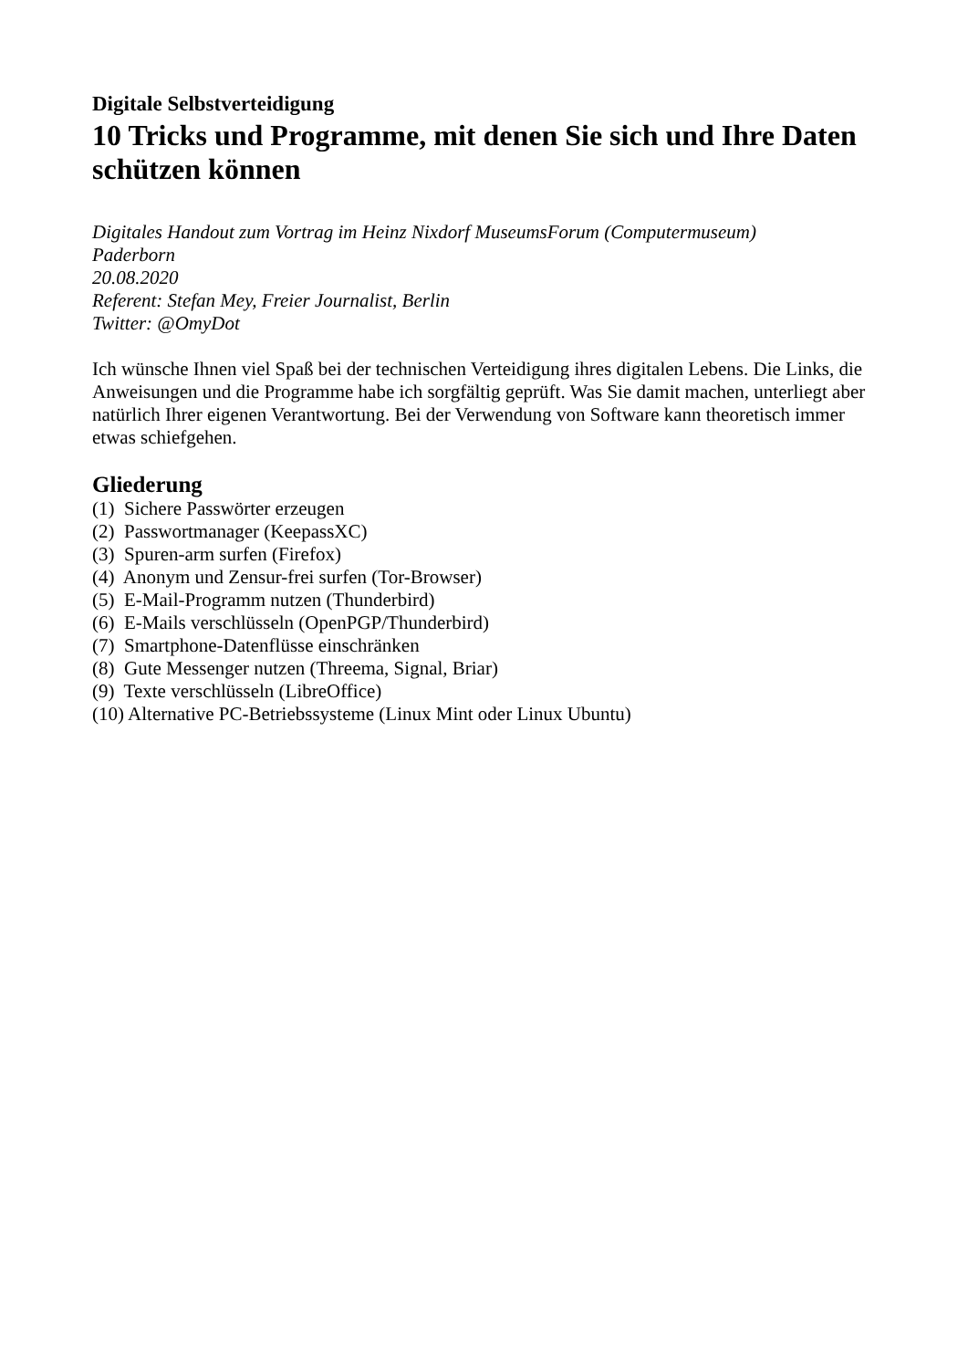Digitale Selbstverteidigung
10 Tricks und Programme, mit denen Sie sich und Ihre Daten schützen können
Digitales Handout zum Vortrag im Heinz Nixdorf MuseumsForum (Computermuseum)
Paderborn
20.08.2020
Referent: Stefan Mey, Freier Journalist, Berlin
Twitter: @OmyDot
Ich wünsche Ihnen viel Spaß bei der technischen Verteidigung ihres digitalen Lebens. Die Links, die Anweisungen und die Programme habe ich sorgfältig geprüft. Was Sie damit machen, unterliegt aber natürlich Ihrer eigenen Verantwortung. Bei der Verwendung von Software kann theoretisch immer etwas schiefgehen.
Gliederung
(1) Sichere Passwörter erzeugen
(2) Passwortmanager (KeepassXC)
(3) Spuren-arm surfen (Firefox)
(4) Anonym und Zensur-frei surfen (Tor-Browser)
(5) E-Mail-Programm nutzen (Thunderbird)
(6) E-Mails verschlüsseln (OpenPGP/Thunderbird)
(7) Smartphone-Datenflüsse einschränken
(8) Gute Messenger nutzen (Threema, Signal, Briar)
(9) Texte verschlüsseln (LibreOffice)
(10) Alternative PC-Betriebssysteme (Linux Mint oder Linux Ubuntu)